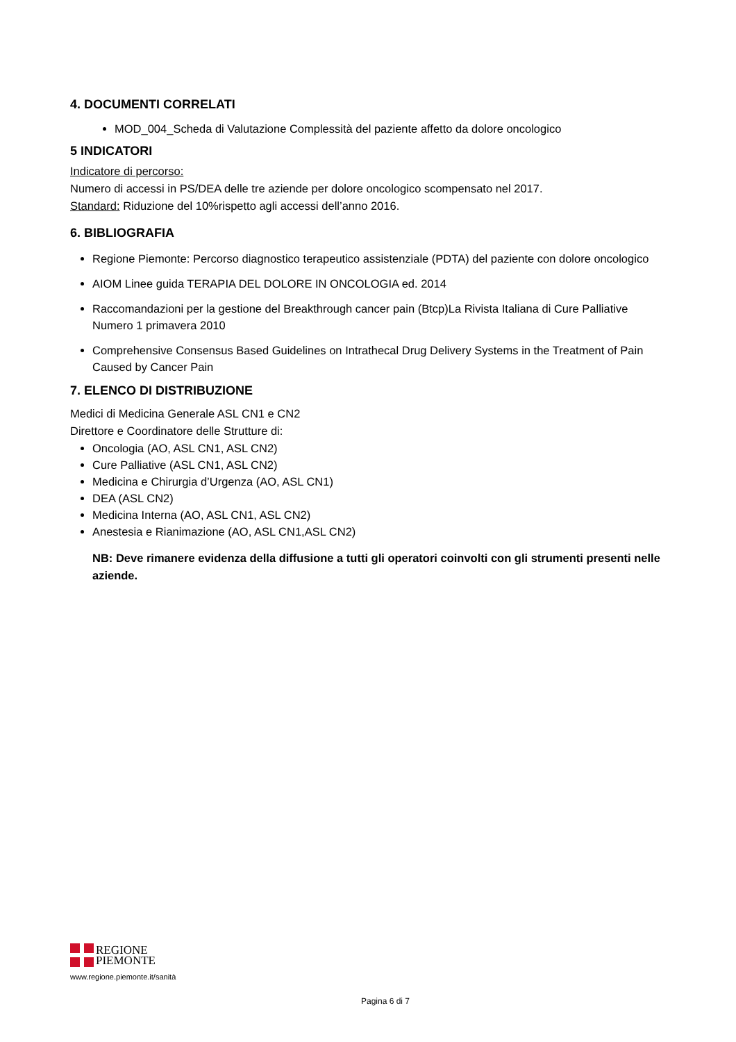4. DOCUMENTI CORRELATI
MOD_004_Scheda di Valutazione Complessità del paziente affetto da dolore oncologico
5 INDICATORI
Indicatore di percorso:
Numero di accessi in PS/DEA delle tre aziende per dolore oncologico scompensato nel 2017.
Standard: Riduzione del 10%rispetto agli accessi dell’anno 2016.
6. BIBLIOGRAFIA
Regione Piemonte: Percorso diagnostico terapeutico assistenziale (PDTA) del paziente con dolore oncologico
AIOM Linee guida TERAPIA DEL DOLORE IN ONCOLOGIA ed. 2014
Raccomandazioni per la gestione del Breakthrough cancer pain (Btcp)La Rivista Italiana di Cure Palliative Numero 1 primavera 2010
Comprehensive Consensus Based Guidelines on Intrathecal Drug Delivery Systems in the Treatment of Pain Caused by Cancer Pain
7. ELENCO DI DISTRIBUZIONE
Medici di Medicina Generale ASL CN1 e CN2
Direttore e Coordinatore delle Strutture di:
Oncologia (AO, ASL CN1, ASL CN2)
Cure Palliative (ASL CN1, ASL CN2)
Medicina e Chirurgia d’Urgenza (AO, ASL CN1)
DEA (ASL CN2)
Medicina Interna (AO, ASL CN1, ASL CN2)
Anestesia e Rianimazione (AO, ASL CN1,ASL CN2)
NB: Deve rimanere evidenza della diffusione a tutti gli operatori coinvolti con gli strumenti presenti nelle aziende.
REGIONE
PIEMONTE
www.regione.piemonte.it/sanità
Pagina 6 di 7